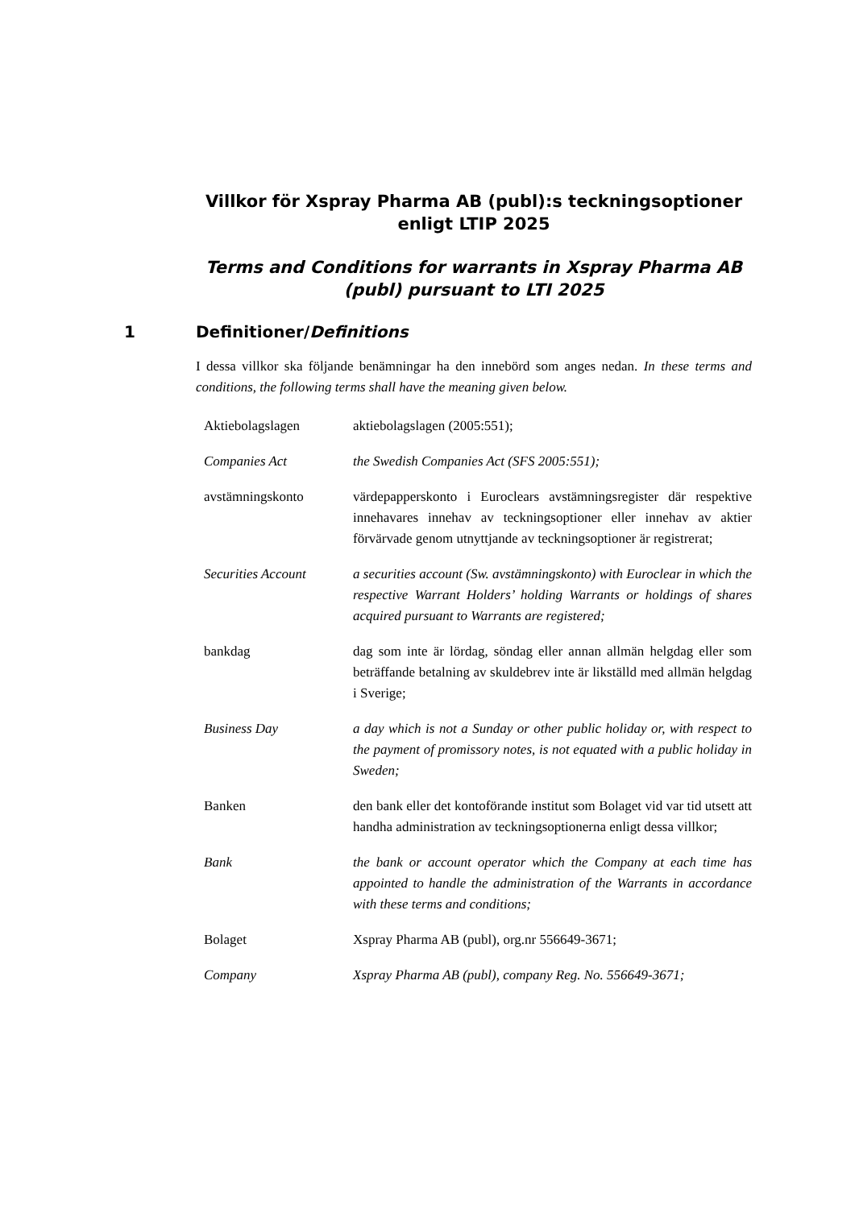Villkor för Xspray Pharma AB (publ):s teckningsoptioner enligt LTIP 2025
Terms and Conditions for warrants in Xspray Pharma AB (publ) pursuant to LTI 2025
1 Definitioner/Definitions
I dessa villkor ska följande benämningar ha den innebörd som anges nedan. In these terms and conditions, the following terms shall have the meaning given below.
| Aktiebolagslagen | aktiebolagslagen (2005:551); |
| Companies Act | the Swedish Companies Act (SFS 2005:551); |
| avstämningskonto | värdepapperskonto i Euroclears avstämningsregister där respektive innehavares innehav av teckningsoptioner eller innehav av aktier förvärvade genom utnyttjande av teckningsoptioner är registrerat; |
| Securities Account | a securities account (Sw. avstämningskonto) with Euroclear in which the respective Warrant Holders’ holding Warrants or holdings of shares acquired pursuant to Warrants are registered; |
| bankdag | dag som inte är lördag, söndag eller annan allmän helgdag eller som beträffande betalning av skuldebrev inte är likställd med allmän helgdag i Sverige; |
| Business Day | a day which is not a Sunday or other public holiday or, with respect to the payment of promissory notes, is not equated with a public holiday in Sweden; |
| Banken | den bank eller det kontoförande institut som Bolaget vid var tid utsett att handha administration av teckningsoptionerna enligt dessa villkor; |
| Bank | the bank or account operator which the Company at each time has appointed to handle the administration of the Warrants in accordance with these terms and conditions; |
| Bolaget | Xspray Pharma AB (publ), org.nr 556649-3671; |
| Company | Xspray Pharma AB (publ), company Reg. No. 556649-3671; |